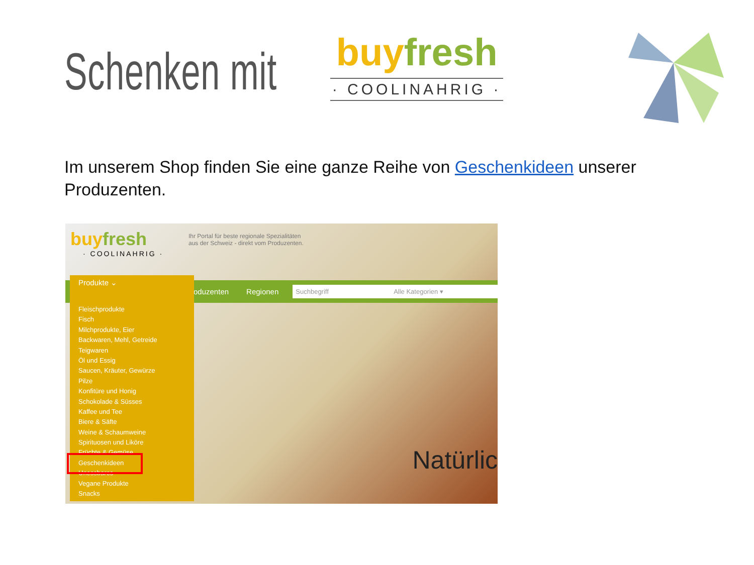Schenken mit
buy fresh
· COOLINAHRIG ·
Im unserem Shop finden Sie eine ganze Reihe von Geschenkideen unserer Produzenten.
buy fresh
· COOLINAHRIG ·
Ihr Portal für beste regionale Spezialitäten
aus der Schweiz - direkt vom Produzenten.
Produzenten Regionen Suchbegriff Alle Kategorien ▾
Produkte ⌄
Fleischprodukte
Fisch
Milchprodukte, Eier
Backwaren, Mehl, Getreide
Teigwaren
Öl und Essig
Saucen, Kräuter, Gewürze
Pilze
Konfitüre und Honig
Schokolade & Süsses
Kaffee und Tee
Biere & Säfte
Weine & Schaumweine
Spirituosen und Liköre
Früchte & Gemüse
Geschenkideen
Unessbares
Vegane Produkte
Snacks
Natürlic